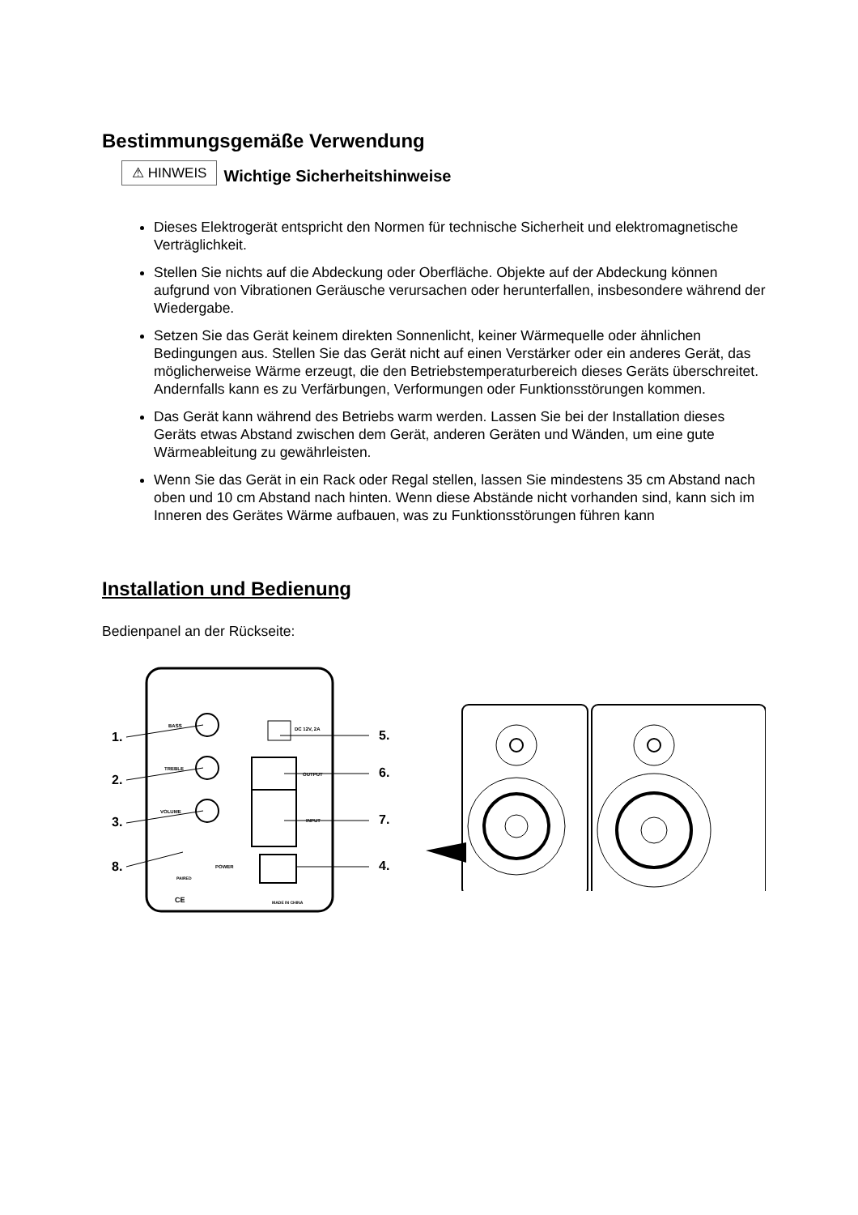Bestimmungsgemäße Verwendung
⚠ HINWEIS Wichtige Sicherheitshinweise
Dieses Elektrogerät entspricht den Normen für technische Sicherheit und elektromagnetische Verträglichkeit.
Stellen Sie nichts auf die Abdeckung oder Oberfläche. Objekte auf der Abdeckung können aufgrund von Vibrationen Geräusche verursachen oder herunterfallen, insbesondere während der Wiedergabe.
Setzen Sie das Gerät keinem direkten Sonnenlicht, keiner Wärmequelle oder ähnlichen Bedingungen aus. Stellen Sie das Gerät nicht auf einen Verstärker oder ein anderes Gerät, das möglicherweise Wärme erzeugt, die den Betriebstemperaturbereich dieses Geräts überschreitet. Andernfalls kann es zu Verfärbungen, Verformungen oder Funktionsstörungen kommen.
Das Gerät kann während des Betriebs warm werden. Lassen Sie bei der Installation dieses Geräts etwas Abstand zwischen dem Gerät, anderen Geräten und Wänden, um eine gute Wärmeableitung zu gewährleisten.
Wenn Sie das Gerät in ein Rack oder Regal stellen, lassen Sie mindestens 35 cm Abstand nach oben und 10 cm Abstand nach hinten. Wenn diese Abstände nicht vorhanden sind, kann sich im Inneren des Gerätes Wärme aufbauen, was zu Funktionsstörungen führen kann
Installation und Bedienung
Bedienpanel an der Rückseite:
BASS
TREBLE
VOLUME
1.
2.
3.
8.
5.
6.
7.
4.
DC 12V, 2A
OUTPUT
INPUT
POWER
PAIRED
MADE IN CHINA
CE